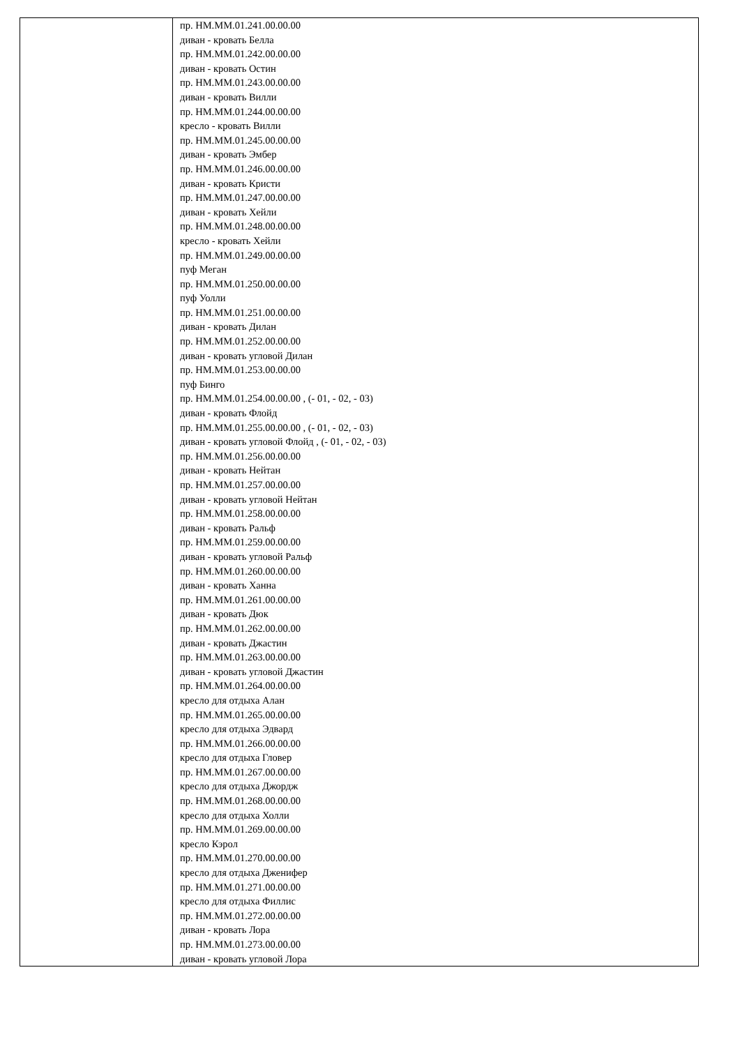| | пр. НМ.ММ.01.241.00.00.00 диван - кровать Белла пр. НМ.ММ.01.242.00.00.00 диван - кровать Остин пр. НМ.ММ.01.243.00.00.00 диван - кровать Вилли пр. НМ.ММ.01.244.00.00.00 кресло - кровать Вилли пр. НМ.ММ.01.245.00.00.00 диван - кровать Эмбер пр. НМ.ММ.01.246.00.00.00 диван - кровать Кристи пр. НМ.ММ.01.247.00.00.00 диван - кровать Хейли пр. НМ.ММ.01.248.00.00.00 кресло - кровать Хейли пр. НМ.ММ.01.249.00.00.00 пуф Меган пр. НМ.ММ.01.250.00.00.00 пуф Уолли пр. НМ.ММ.01.251.00.00.00 диван - кровать Дилан пр. НМ.ММ.01.252.00.00.00 диван - кровать угловой Дилан пр. НМ.ММ.01.253.00.00.00 пуф Бинго пр. НМ.ММ.01.254.00.00.00 , (- 01, - 02, - 03) диван - кровать Флойд пр. НМ.ММ.01.255.00.00.00 , (- 01, - 02, - 03) диван - кровать угловой Флойд , (- 01, - 02, - 03) пр. НМ.ММ.01.256.00.00.00 диван - кровать Нейтан пр. НМ.ММ.01.257.00.00.00 диван - кровать угловой Нейтан пр. НМ.ММ.01.258.00.00.00 диван - кровать Ральф пр. НМ.ММ.01.259.00.00.00 диван - кровать угловой Ральф пр. НМ.ММ.01.260.00.00.00 диван - кровать Ханна пр. НМ.ММ.01.261.00.00.00 диван - кровать Дюк пр. НМ.ММ.01.262.00.00.00 диван - кровать Джастин пр. НМ.ММ.01.263.00.00.00 диван - кровать угловой Джастин пр. НМ.ММ.01.264.00.00.00 кресло для отдыха Алан пр. НМ.ММ.01.265.00.00.00 кресло для отдыха Эдвард пр. НМ.ММ.01.266.00.00.00 кресло для отдыха Гловер пр. НМ.ММ.01.267.00.00.00 кресло для отдыха Джордж пр. НМ.ММ.01.268.00.00.00 кресло для отдыха Холли пр. НМ.ММ.01.269.00.00.00 кресло Кэрол пр. НМ.ММ.01.270.00.00.00 кресло для отдыха Дженифер пр. НМ.ММ.01.271.00.00.00 кресло для отдыха Филлис пр. НМ.ММ.01.272.00.00.00 диван - кровать Лора пр. НМ.ММ.01.273.00.00.00 диван - кровать угловой Лора |